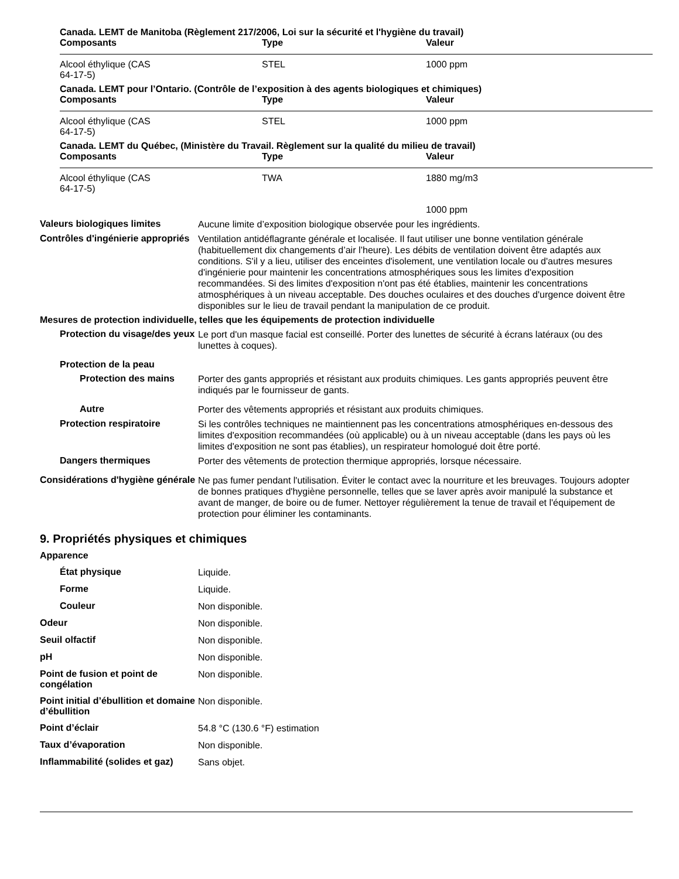Canada. LEMT de Manitoba (Règlement 217/2006, Loi sur la sécurité et l'hygiène du travail)
| Composants | Type | Valeur |
| --- | --- | --- |
| Alcool éthylique (CAS 64-17-5) | STEL | 1000 ppm |
Canada. LEMT pour l’Ontario. (Contrôle de l’exposition à des agents biologiques et chimiques)
| Composants | Type | Valeur |
| --- | --- | --- |
| Alcool éthylique (CAS 64-17-5) | STEL | 1000 ppm |
Canada. LEMT du Québec, (Ministère du Travail. Règlement sur la qualité du milieu de travail)
| Composants | Type | Valeur |
| --- | --- | --- |
| Alcool éthylique (CAS 64-17-5) | TWA | 1880 mg/m3 |
| | | 1000 ppm |
Valeurs biologiques limites
Aucune limite d’exposition biologique observée pour les ingrédients.
Contrôles d'ingénierie appropriés
Ventilation antidéflagrante générale et localisée. Il faut utiliser une bonne ventilation générale (habituellement dix changements d’air l’heure). Les débits de ventilation doivent être adaptés aux conditions. S'il y a lieu, utiliser des enceintes d'isolement, une ventilation locale ou d'autres mesures d'ingénierie pour maintenir les concentrations atmosphériques sous les limites d'exposition recommandées. Si des limites d'exposition n'ont pas été établies, maintenir les concentrations atmosphériques à un niveau acceptable. Des douches oculaires et des douches d'urgence doivent être disponibles sur le lieu de travail pendant la manipulation de ce produit.
Mesures de protection individuelle, telles que les équipements de protection individuelle
Protection du visage/des yeux
Le port d'un masque facial est conseillé. Porter des lunettes de sécurité à écrans latéraux (ou des lunettes à coques).
Protection de la peau
Protection des mains
Porter des gants appropriés et résistant aux produits chimiques. Les gants appropriés peuvent être indiqués par le fournisseur de gants.
Autre
Porter des vêtements appropriés et résistant aux produits chimiques.
Protection respiratoire
Si les contrôles techniques ne maintiennent pas les concentrations atmosphériques en-dessous des limites d'exposition recommandées (où applicable) ou à un niveau acceptable (dans les pays où les limites d'exposition ne sont pas établies), un respirateur homologué doit être porté.
Dangers thermiques
Porter des vêtements de protection thermique appropriés, lorsque nécessaire.
Considérations d'hygiène générale
Ne pas fumer pendant l'utilisation. Éviter le contact avec la nourriture et les breuvages. Toujours adopter de bonnes pratiques d'hygiène personnelle, telles que se laver après avoir manipulé la substance et avant de manger, de boire ou de fumer. Nettoyer régulièrement la tenue de travail et l'équipement de protection pour éliminer les contaminants.
9. Propriétés physiques et chimiques
Apparence
État physique
Liquide.
Forme
Liquide.
Couleur
Non disponible.
Odeur
Non disponible.
Seuil olfactif
Non disponible.
pH
Non disponible.
Point de fusion et point de congélation
Non disponible.
Point initial d’ébullition et domaine
d’ébullition
Non disponible.
Point d’éclair
54.8 °C (130.6 °F) estimation
Taux d’évaporation
Non disponible.
Inflammabilité (solides et gaz)
Sans objet.